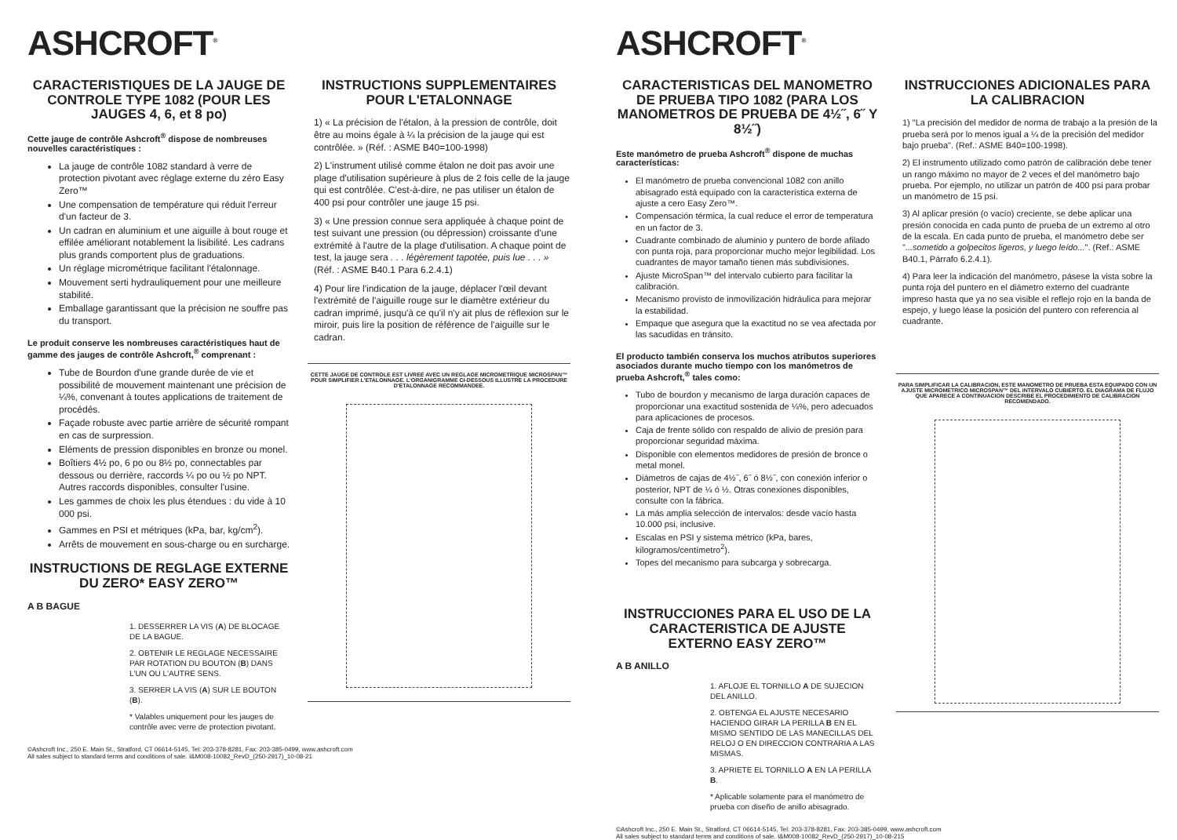ASHCROFT<sup>®</sup>
CARACTERISTIQUES DE LA JAUGE DE CONTROLE TYPE 1082 (POUR LES JAUGES 4, 6, et 8 po)
Cette jauge de contrôle Ashcroft<sup>®</sup> dispose de nombreuses nouvelles caractéristiques :
La jauge de contrôle 1082 standard à verre de protection pivotant avec réglage externe du zéro Easy Zero™
Une compensation de température qui réduit l'erreur d'un facteur de 3.
Un cadran en aluminium et une aiguille à bout rouge et effilée améliorant notablement la lisibilité. Les cadrans plus grands comportent plus de graduations.
Un réglage micrométrique facilitant l'étalonnage.
Mouvement serti hydrauliquement pour une meilleure stabilité.
Emballage garantissant que la précision ne souffre pas du transport.
Le produit conserve les nombreuses caractéristiques haut de gamme des jauges de contrôle Ashcroft,<sup>®</sup> comprenant :
Tube de Bourdon d'une grande durée de vie et possibilité de mouvement maintenant une précision de ¼%, convenant à toutes applications de traitement de procédés.
Façade robuste avec partie arrière de sécurité rompant en cas de surpression.
Eléments de pression disponibles en bronze ou monel.
Boîtiers 4½ po, 6 po ou 8½ po, connectables par dessous ou derrière, raccords ¼ po ou ½ po NPT. Autres raccords disponibles, consulter l'usine.
Les gammes de choix les plus étendues : du vide à 10 000 psi.
Gammes en PSI et métriques (kPa, bar, kg/cm<sup>2</sup>).
Arrêts de mouvement en sous-charge ou en surcharge.
INSTRUCTIONS DE REGLAGE EXTERNE DU ZERO* EASY ZERO™
A B BAGUE
1. DESSERRER LA VIS (A) DE BLOCAGE DE LA BAGUE.
2. OBTENIR LE REGLAGE NECESSAIRE PAR ROTATION DU BOUTON (B) DANS L'UN OU L'AUTRE SENS.
3. SERRER LA VIS (A) SUR LE BOUTON (B).
* Valables uniquement pour les jauges de contrôle avec verre de protection pivotant.
INSTRUCTIONS SUPPLEMENTAIRES POUR L'ETALONNAGE
1) « La précision de l'étalon, à la pression de contrôle, doit être au moins égale à ¼ la précision de la jauge qui est contrôlée. » (Réf. : ASME B40=100-1998)
2) L'instrument utilisé comme étalon ne doit pas avoir une plage d'utilisation supérieure à plus de 2 fois celle de la jauge qui est contrôlée. C'est-à-dire, ne pas utiliser un étalon de 400 psi pour contrôler une jauge 15 psi.
3) « Une pression connue sera appliquée à chaque point de test suivant une pression (ou dépression) croissante d'une extrémité à l'autre de la plage d'utilisation. A chaque point de test, la jauge sera . . . légèrement tapotée, puis lue . . . » (Réf. : ASME B40.1 Para 6.2.4.1)
4) Pour lire l'indication de la jauge, déplacer l'œil devant l'extrémité de l'aiguille rouge sur le diamètre extérieur du cadran imprimé, jusqu'à ce qu'il n'y ait plus de réflexion sur le miroir, puis lire la position de référence de l'aiguille sur le cadran.
CETTE JAUGE DE CONTROLE EST LIVREE AVEC UN REGLAGE MICROMETRIQUE MICROSPAN™ POUR SIMPLIFIER L'ETALONNAGE. L'ORGANIGRAMME CI-DESSOUS ILLUSTRE LA PROCEDURE D'ETALONNAGE RECOMMANDEE.
©Ashcroft Inc., 250 E. Main St., Stratford, CT 06614-5145, Tel: 203-378-8281, Fax: 203-385-0499, www.ashcroft.com
All sales subject to standard terms and conditions of sale. I&M008-10082_RevD_(250-2917)_10-08-21
ASHCROFT<sup>®</sup>
CARACTERISTICAS DEL MANOMETRO DE PRUEBA TIPO 1082 (PARA LOS MANOMETROS DE PRUEBA DE 4½˝, 6˝ Y 8½˝)
Este manómetro de prueba Ashcroft<sup>®</sup> dispone de muchas características:
El manómetro de prueba convencional 1082 con anillo abisagrado está equipado con la característica externa de ajuste a cero Easy Zero™.
Compensación térmica, la cual reduce el error de temperatura en un factor de 3.
Cuadrante combinado de aluminio y puntero de borde afilado con punta roja, para proporcionar mucho mejor legibilidad. Los cuadrantes de mayor tamaño tienen más subdivisiones.
Ajuste MicroSpan™ del intervalo cubierto para facilitar la calibración.
Mecanismo provisto de inmovilización hidráulica para mejorar la estabilidad.
Empaque que asegura que la exactitud no se vea afectada por las sacudidas en tránsito.
El producto también conserva los muchos atributos superiores asociados durante mucho tiempo con los manómetros de prueba Ashcroft,<sup>®</sup> tales como:
Tubo de bourdon y mecanismo de larga duración capaces de proporcionar una exactitud sostenida de ¼%, pero adecuados para aplicaciones de procesos.
Caja de frente sólido con respaldo de alivio de presión para proporcionar seguridad máxima.
Disponible con elementos medidores de presión de bronce o metal monel.
Diámetros de cajas de 4½˝, 6˝ ó 8½˝, con conexión inferior o posterior, NPT de ¼ ó ½. Otras conexiones disponibles, consulte con la fábrica.
La más amplia selección de intervalos: desde vacío hasta 10.000 psi, inclusive.
Escalas en PSI y sistema métrico (kPa, bares, kilogramos/centímetro<sup>2</sup>).
Topes del mecanismo para subcarga y sobrecarga.
INSTRUCCIONES PARA EL USO DE LA CARACTERISTICA DE AJUSTE EXTERNO EASY ZERO™
A B ANILLO
1. AFLOJE EL TORNILLO A DE SUJECION DEL ANILLO.
2. OBTENGA EL AJUSTE NECESARIO HACIENDO GIRAR LA PERILLA B EN EL MISMO SENTIDO DE LAS MANECILLAS DEL RELOJ O EN DIRECCION CONTRARIA A LAS MISMAS.
3. APRIETE EL TORNILLO A EN LA PERILLA B.
* Aplicable solamente para el manómetro de prueba con diseño de anillo abisagrado.
INSTRUCCIONES ADICIONALES PARA LA CALIBRACION
1) "La precisión del medidor de norma de trabajo a la presión de la prueba será por lo menos igual a ¼ de la precisión del medidor bajo prueba". (Ref.: ASME B40=100-1998).
2) El instrumento utilizado como patrón de calibración debe tener un rango máximo no mayor de 2 veces el del manómetro bajo prueba. Por ejemplo, no utilizar un patrón de 400 psi para probar un manómetro de 15 psi.
3) Al aplicar presión (o vacío) creciente, se debe aplicar una presión conocida en cada punto de prueba de un extremo al otro de la escala. En cada punto de prueba, el manómetro debe ser "...sometido a golpecitos ligeros, y luego leído...". (Ref.: ASME B40.1, Párrafo 6.2.4.1).
4) Para leer la indicación del manómetro, pásese la vista sobre la punta roja del puntero en el diámetro externo del cuadrante impreso hasta que ya no sea visible el reflejo rojo en la banda de espejo, y luego léase la posición del puntero con referencia al cuadrante.
PARA SIMPLIFICAR LA CALIBRACION, ESTE MANOMETRO DE PRUEBA ESTA EQUIPADO CON UN AJUSTE MICROMETRICO MICROSPAN™ DEL INTERVALO CUBIERTO. EL DIAGRAMA DE FLUJO QUE APARECE A CONTINUACION DESCRIBE EL PROCEDIMIENTO DE CALIBRACION RECOMENDADO.
©Ashcroft Inc., 250 E. Main St., Stratford, CT 06614-5145, Tel: 203-378-8281, Fax: 203-385-0499, www.ashcroft.com
All sales subject to standard terms and conditions of sale. I&M008-10082_RevD_(250-2917)_10-08-215